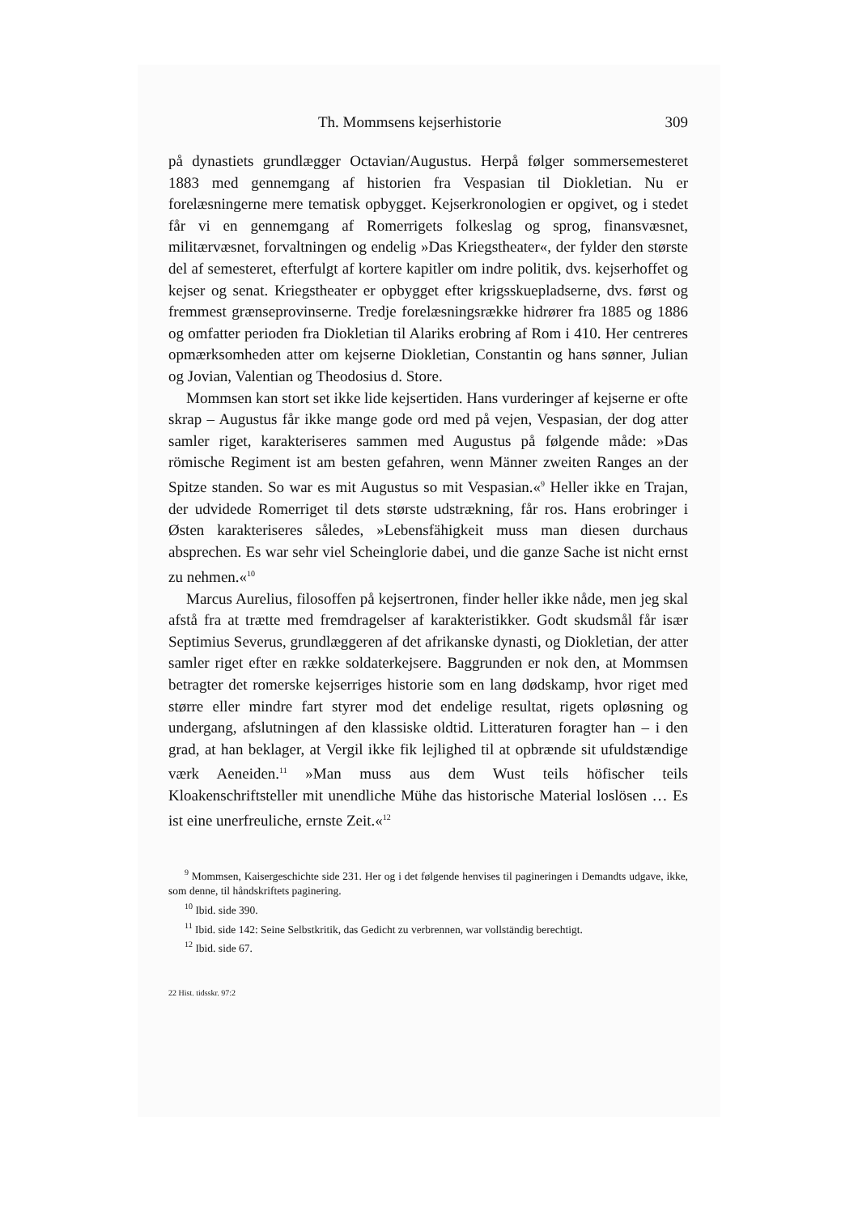Th. Mommsens kejserhistorie 309
på dynastiets grundlægger Octavian/Augustus. Herpå følger sommersemesteret 1883 med gennemgang af historien fra Vespasian til Diokletian. Nu er forelæsningerne mere tematisk opbygget. Kejserkronologien er opgivet, og i stedet får vi en gennemgang af Romerrigets folkeslag og sprog, finansvæsnet, militærvæsnet, forvaltningen og endelig »Das Kriegstheater«, der fylder den største del af semesteret, efterfulgt af kortere kapitler om indre politik, dvs. kejserhoffet og kejser og senat. Kriegstheater er opbygget efter krigsskuepladserne, dvs. først og fremmest grænseprovinserne. Tredje forelæsningsrække hidrører fra 1885 og 1886 og omfatter perioden fra Diokletian til Alariks erobring af Rom i 410. Her centreres opmærksomheden atter om kejserne Diokletian, Constantin og hans sønner, Julian og Jovian, Valentian og Theodosius d. Store.
Mommsen kan stort set ikke lide kejsertiden. Hans vurderinger af kejserne er ofte skrap – Augustus får ikke mange gode ord med på vejen, Vespasian, der dog atter samler riget, karakteriseres sammen med Augustus på følgende måde: »Das römische Regiment ist am besten gefahren, wenn Männer zweiten Ranges an der Spitze standen. So war es mit Augustus so mit Vespasian.«<sup>9</sup> Heller ikke en Trajan, der udvidede Romerriget til dets største udstrækning, får ros. Hans erobringer i Østen karakteriseres således, »Lebensfähigkeit muss man diesen durchaus absprechen. Es war sehr viel Scheinglorie dabei, und die ganze Sache ist nicht ernst zu nehmen.«<sup>10</sup>
Marcus Aurelius, filosoffen på kejsertronen, finder heller ikke nåde, men jeg skal afstå fra at trætte med fremdragelser af karakteristikker. Godt skudsmål får især Septimius Severus, grundlæggeren af det afrikanske dynasti, og Diokletian, der atter samler riget efter en række soldaterkejsere. Baggrunden er nok den, at Mommsen betragter det romerske kejserriges historie som en lang dødskamp, hvor riget med større eller mindre fart styrer mod det endelige resultat, rigets opløsning og undergang, afslutningen af den klassiske oldtid. Litteraturen foragter han – i den grad, at han beklager, at Vergil ikke fik lejlighed til at opbrænde sit ufuldstændige værk Aeneiden.<sup>11</sup> »Man muss aus dem Wust teils höfischer teils Kloakenschriftsteller mit unendliche Mühe das historische Material loslösen … Es ist eine unerfreuliche, ernste Zeit.«<sup>12</sup>
<sup>9</sup> Mommsen, Kaisergeschichte side 231. Her og i det følgende henvises til pagineringen i Demandts udgave, ikke, som denne, til håndskriftets paginering.
<sup>10</sup> Ibid. side 390.
<sup>11</sup> Ibid. side 142: Seine Selbstkritik, das Gedicht zu verbrennen, war vollständig berechtigt.
<sup>12</sup> Ibid. side 67.
22 Hist. tidsskr. 97:2